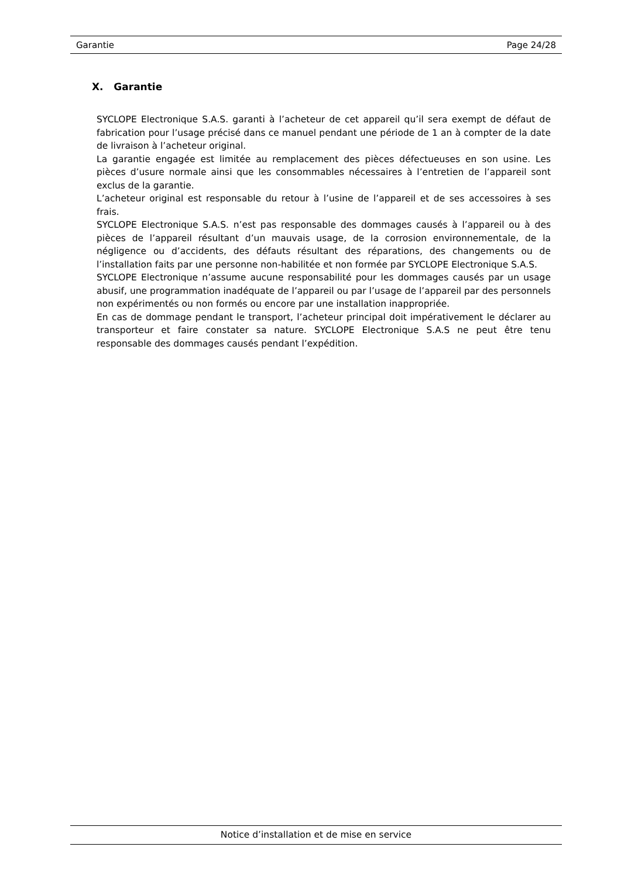Garantie Page 24/28
X. Garantie
SYCLOPE Electronique S.A.S. garanti à l’acheteur de cet appareil qu’il sera exempt de défaut de fabrication pour l’usage précisé dans ce manuel pendant une période de 1 an à compter de la date de livraison à l’acheteur original.
La garantie engagée est limitée au remplacement des pièces défectueuses en son usine. Les pièces d’usure normale ainsi que les consommables nécessaires à l’entretien de l’appareil sont exclus de la garantie.
L’acheteur original est responsable du retour à l’usine de l’appareil et de ses accessoires à ses frais.
SYCLOPE Electronique S.A.S. n’est pas responsable des dommages causés à l’appareil ou à des pièces de l’appareil résultant d’un mauvais usage, de la corrosion environnementale, de la négligence ou d’accidents, des défauts résultant des réparations, des changements ou de l’installation faits par une personne non-habilitée et non formée par SYCLOPE Electronique S.A.S.
SYCLOPE Electronique n’assume aucune responsabilité pour les dommages causés par un usage abusif, une programmation inadéquate de l’appareil ou par l’usage de l’appareil par des personnels non expérimentés ou non formés ou encore par une installation inappropriée.
En cas de dommage pendant le transport, l’acheteur principal doit impérativement le déclarer au transporteur et faire constater sa nature. SYCLOPE Electronique S.A.S ne peut être tenu responsable des dommages causés pendant l’expédition.
Notice d’installation et de mise en service